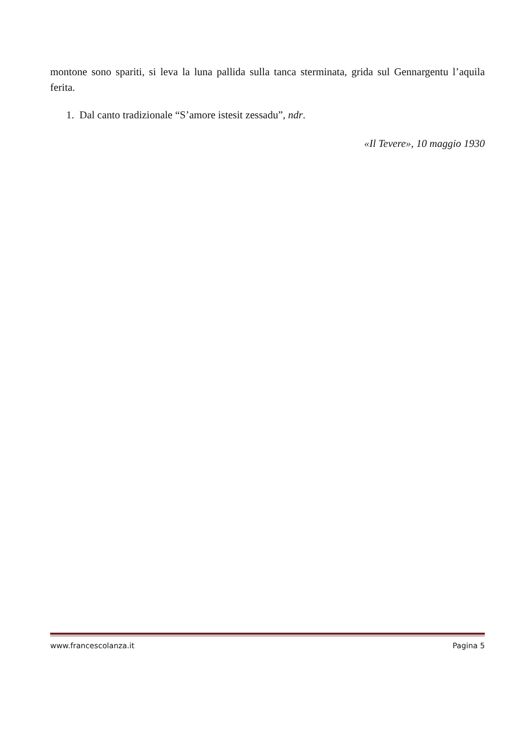montone sono spariti, si leva la luna pallida sulla tanca sterminata, grida sul Gennargentu l’aquila ferita.
1. Dal canto tradizionale “S’amore istesit zessadu”, ndr.
«Il Tevere», 10 maggio 1930
www.francescolanza.it Pagina 5